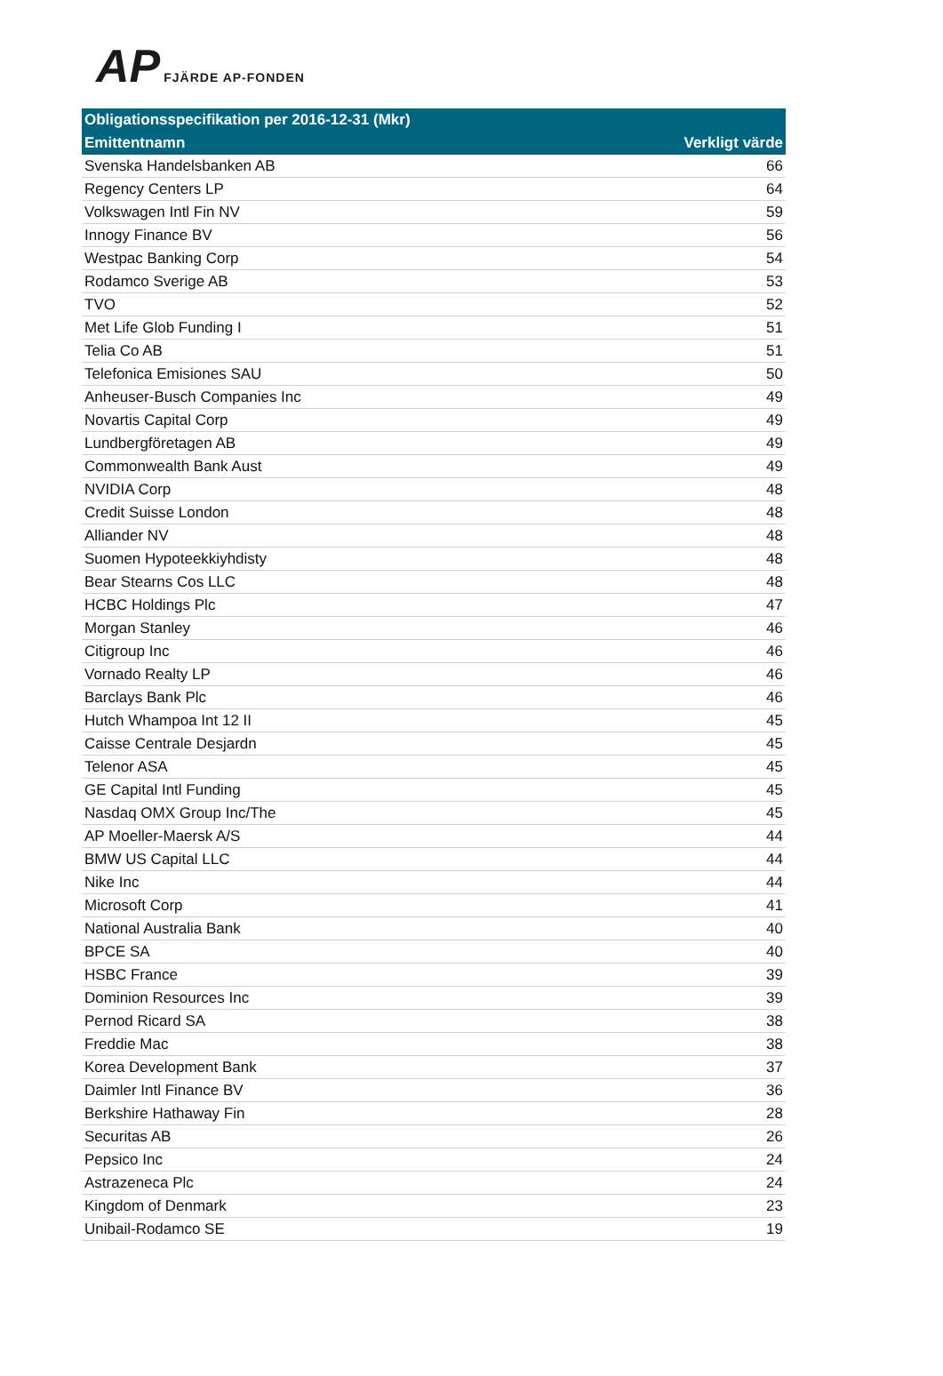AP FJÄRDE AP-FONDEN
| Obligationsspecifikation per 2016-12-31 (Mkr) | |
| --- | --- |
| Emittentnamn | Verkligt värde |
| Svenska Handelsbanken AB | 66 |
| Regency Centers LP | 64 |
| Volkswagen Intl Fin NV | 59 |
| Innogy Finance BV | 56 |
| Westpac Banking Corp | 54 |
| Rodamco Sverige AB | 53 |
| TVO | 52 |
| Met Life Glob Funding I | 51 |
| Telia Co AB | 51 |
| Telefonica Emisiones SAU | 50 |
| Anheuser-Busch Companies Inc | 49 |
| Novartis Capital Corp | 49 |
| Lundbergföretagen AB | 49 |
| Commonwealth Bank Aust | 49 |
| NVIDIA Corp | 48 |
| Credit Suisse London | 48 |
| Alliander NV | 48 |
| Suomen Hypoteekkiyhdisty | 48 |
| Bear Stearns Cos LLC | 48 |
| HCBC Holdings Plc | 47 |
| Morgan Stanley | 46 |
| Citigroup Inc | 46 |
| Vornado Realty LP | 46 |
| Barclays Bank Plc | 46 |
| Hutch Whampoa Int 12 II | 45 |
| Caisse Centrale Desjardn | 45 |
| Telenor ASA | 45 |
| GE Capital Intl Funding | 45 |
| Nasdaq OMX Group Inc/The | 45 |
| AP Moeller-Maersk A/S | 44 |
| BMW US Capital LLC | 44 |
| Nike Inc | 44 |
| Microsoft Corp | 41 |
| National Australia Bank | 40 |
| BPCE SA | 40 |
| HSBC France | 39 |
| Dominion Resources Inc | 39 |
| Pernod Ricard SA | 38 |
| Freddie Mac | 38 |
| Korea Development Bank | 37 |
| Daimler Intl Finance BV | 36 |
| Berkshire Hathaway Fin | 28 |
| Securitas AB | 26 |
| Pepsico Inc | 24 |
| Astrazeneca Plc | 24 |
| Kingdom of Denmark | 23 |
| Unibail-Rodamco SE | 19 |